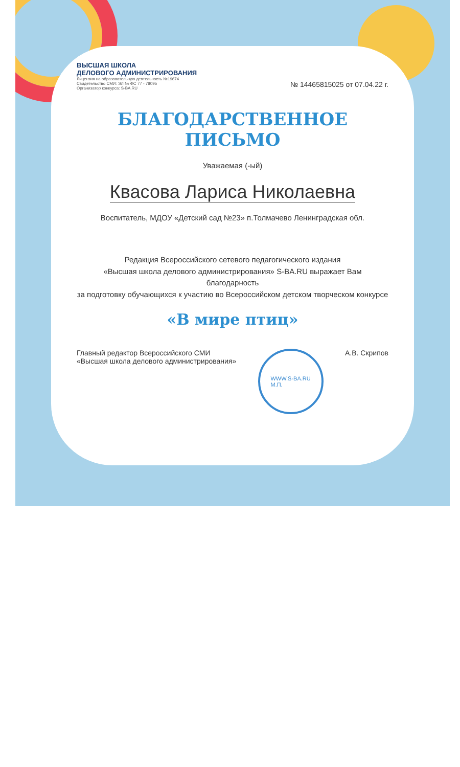ВЫСШАЯ ШКОЛА
ДЕЛОВОГО АДМИНИСТРИРОВАНИЯ
Лицензия на образовательную деятельность №19674
Свидетельство СМИ: ЭЛ № ФС 77 - 78095
Организатор конкурса: S-BA.RU
№ 14465815025 от 07.04.22 г.
БЛАГОДАРСТВЕННОЕ ПИСЬМО
Уважаемая (-ый)
Квасова Лариса Николаевна
Воспитатель, МДОУ «Детский сад №23» п.Толмачево Ленинградская обл.
Редакция Всероссийского сетевого педагогического издания
«Высшая школа делового администрирования» S-BA.RU выражает Вам благодарность
за подготовку обучающихся к участию во Всероссийском детском творческом конкурсе
«В мире птиц»
Главный редактор Всероссийского СМИ
«Высшая школа делового администрирования»
WWW.S-BA.RU
М.П.
А.В. Скрипов